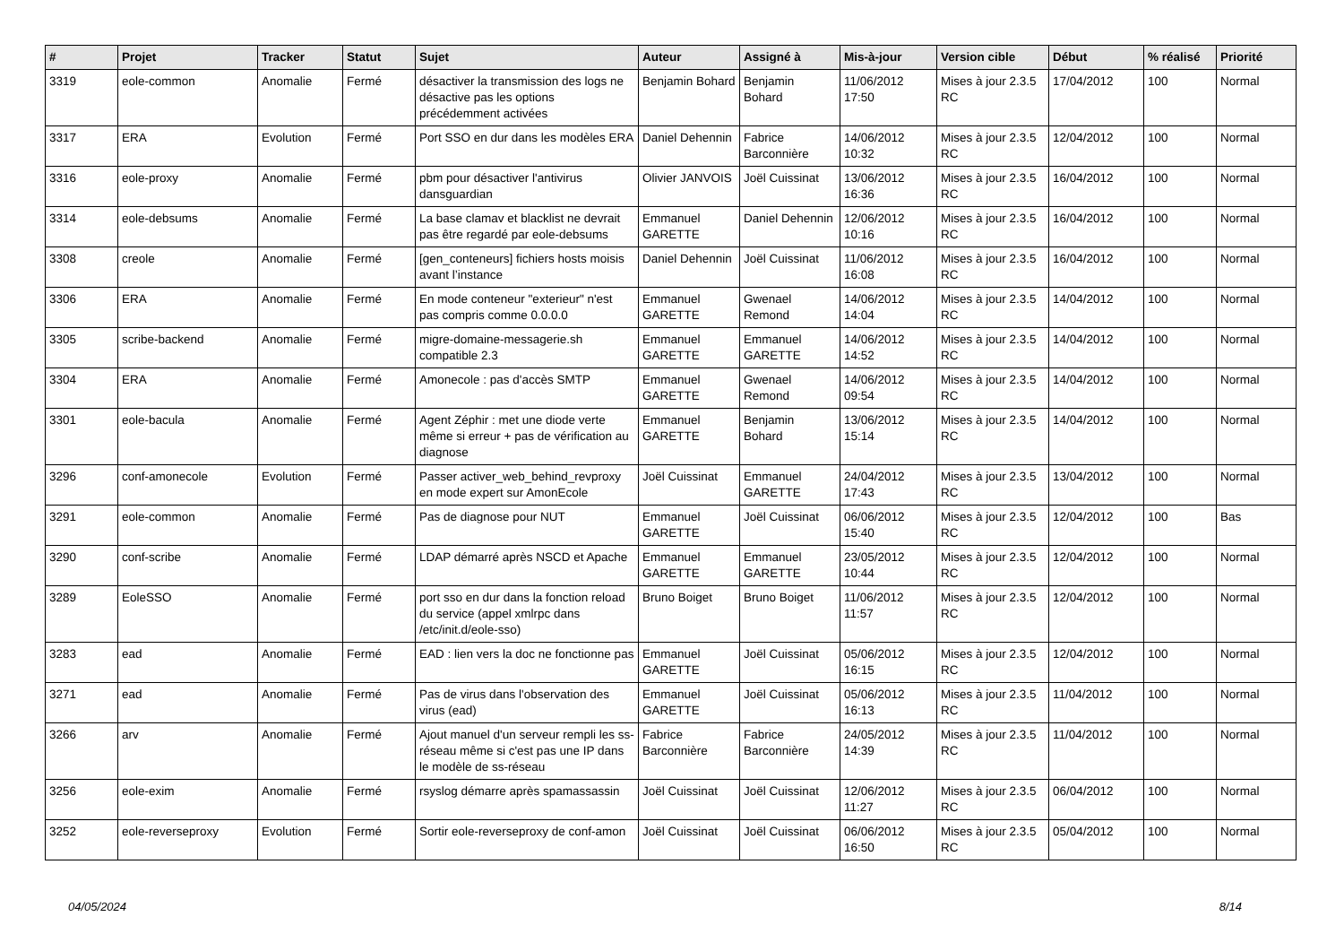| # | Projet | Tracker | Statut | Sujet | Auteur | Assigné à | Mis-à-jour | Version cible | Début | % réalisé | Priorité |
| --- | --- | --- | --- | --- | --- | --- | --- | --- | --- | --- | --- |
| 3319 | eole-common | Anomalie | Fermé | désactiver la transmission des logs ne désactive pas les options précédemment activées | Benjamin Bohard | Benjamin Bohard | 11/06/2012 17:50 | Mises à jour 2.3.5 RC | 17/04/2012 | 100 | Normal |
| 3317 | ERA | Evolution | Fermé | Port SSO en dur dans les modèles ERA | Daniel Dehennin | Fabrice Barconnière | 14/06/2012 10:32 | Mises à jour 2.3.5 RC | 12/04/2012 | 100 | Normal |
| 3316 | eole-proxy | Anomalie | Fermé | pbm pour désactiver l'antivirus dansguardian | Olivier JANVOIS | Joël Cuissinat | 13/06/2012 16:36 | Mises à jour 2.3.5 RC | 16/04/2012 | 100 | Normal |
| 3314 | eole-debsums | Anomalie | Fermé | La base clamav et blacklist ne devrait pas être regardé par eole-debsums | Emmanuel GARETTE | Daniel Dehennin | 12/06/2012 10:16 | Mises à jour 2.3.5 RC | 16/04/2012 | 100 | Normal |
| 3308 | creole | Anomalie | Fermé | [gen_conteneurs] fichiers hosts moisis avant l’instance | Daniel Dehennin | Joël Cuissinat | 11/06/2012 16:08 | Mises à jour 2.3.5 RC | 16/04/2012 | 100 | Normal |
| 3306 | ERA | Anomalie | Fermé | En mode conteneur "exterieur" n'est pas compris comme 0.0.0.0 | Emmanuel GARETTE | Gwenael Remond | 14/06/2012 14:04 | Mises à jour 2.3.5 RC | 14/04/2012 | 100 | Normal |
| 3305 | scribe-backend | Anomalie | Fermé | migre-domaine-messagerie.sh compatible 2.3 | Emmanuel GARETTE | Emmanuel GARETTE | 14/06/2012 14:52 | Mises à jour 2.3.5 RC | 14/04/2012 | 100 | Normal |
| 3304 | ERA | Anomalie | Fermé | Amonecole : pas d'accès SMTP | Emmanuel GARETTE | Gwenael Remond | 14/06/2012 09:54 | Mises à jour 2.3.5 RC | 14/04/2012 | 100 | Normal |
| 3301 | eole-bacula | Anomalie | Fermé | Agent Zéphir : met une diode verte même si erreur + pas de vérification au diagnose | Emmanuel GARETTE | Benjamin Bohard | 13/06/2012 15:14 | Mises à jour 2.3.5 RC | 14/04/2012 | 100 | Normal |
| 3296 | conf-amonecole | Evolution | Fermé | Passer activer_web_behind_revproxy en mode expert sur AmonEcole | Joël Cuissinat | Emmanuel GARETTE | 24/04/2012 17:43 | Mises à jour 2.3.5 RC | 13/04/2012 | 100 | Normal |
| 3291 | eole-common | Anomalie | Fermé | Pas de diagnose pour NUT | Emmanuel GARETTE | Joël Cuissinat | 06/06/2012 15:40 | Mises à jour 2.3.5 RC | 12/04/2012 | 100 | Bas |
| 3290 | conf-scribe | Anomalie | Fermé | LDAP démarré après NSCD et Apache | Emmanuel GARETTE | Emmanuel GARETTE | 23/05/2012 10:44 | Mises à jour 2.3.5 RC | 12/04/2012 | 100 | Normal |
| 3289 | EoleSSO | Anomalie | Fermé | port sso en dur dans la fonction reload du service (appel xmlrpc dans /etc/init.d/eole-sso) | Bruno Boiget | Bruno Boiget | 11/06/2012 11:57 | Mises à jour 2.3.5 RC | 12/04/2012 | 100 | Normal |
| 3283 | ead | Anomalie | Fermé | EAD : lien vers la doc ne fonctionne pas | Emmanuel GARETTE | Joël Cuissinat | 05/06/2012 16:15 | Mises à jour 2.3.5 RC | 12/04/2012 | 100 | Normal |
| 3271 | ead | Anomalie | Fermé | Pas de virus dans l'observation des virus (ead) | Emmanuel GARETTE | Joël Cuissinat | 05/06/2012 16:13 | Mises à jour 2.3.5 RC | 11/04/2012 | 100 | Normal |
| 3266 | arv | Anomalie | Fermé | Ajout manuel d'un serveur rempli les ss-réseau même si c'est pas une IP dans le modèle de ss-réseau | Fabrice Barconnière | Fabrice Barconnière | 24/05/2012 14:39 | Mises à jour 2.3.5 RC | 11/04/2012 | 100 | Normal |
| 3256 | eole-exim | Anomalie | Fermé | rsyslog démarre après spamassassin | Joël Cuissinat | Joël Cuissinat | 12/06/2012 11:27 | Mises à jour 2.3.5 RC | 06/04/2012 | 100 | Normal |
| 3252 | eole-reverseproxy | Evolution | Fermé | Sortir eole-reverseproxy de conf-amon | Joël Cuissinat | Joël Cuissinat | 06/06/2012 16:50 | Mises à jour 2.3.5 RC | 05/04/2012 | 100 | Normal |
04/05/2024 8/14